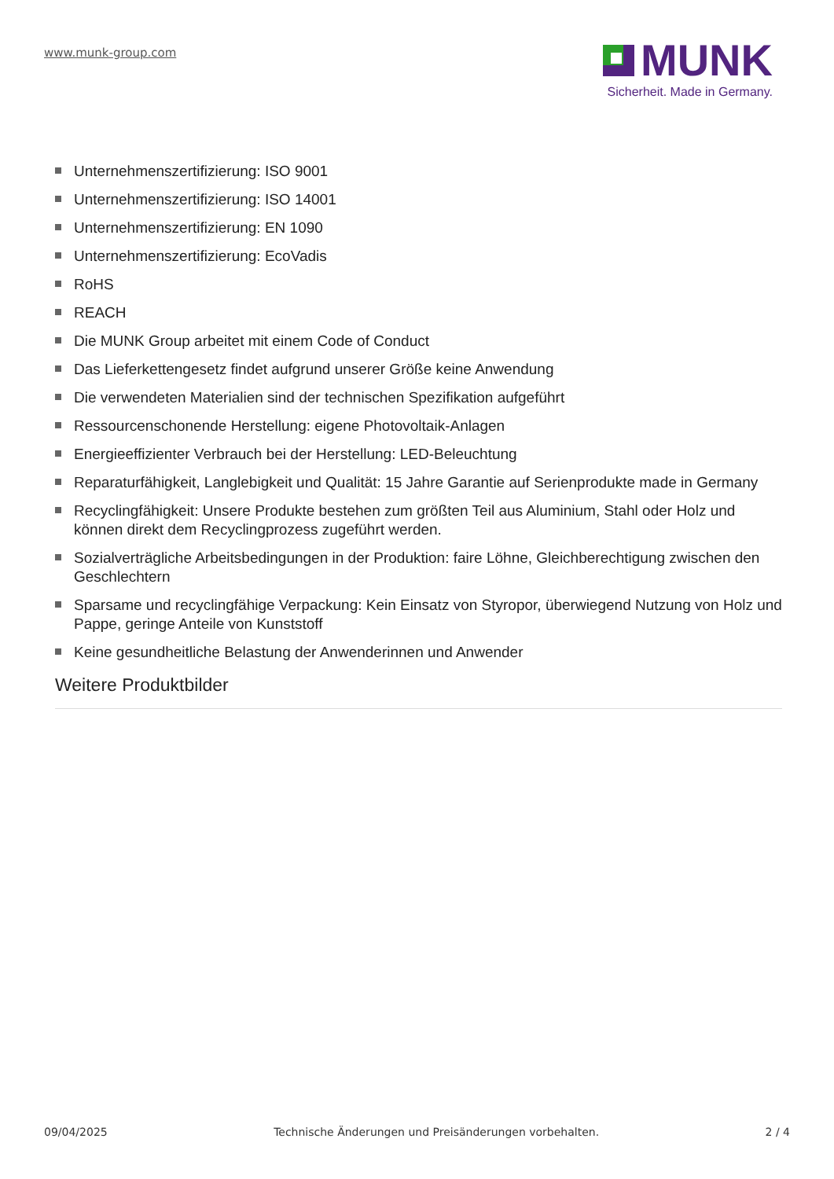www.munk-group.com
MUNK
Sicherheit. Made in Germany.
Unternehmenszertifizierung: ISO 9001
Unternehmenszertifizierung: ISO 14001
Unternehmenszertifizierung: EN 1090
Unternehmenszertifizierung: EcoVadis
RoHS
REACH
Die MUNK Group arbeitet mit einem Code of Conduct
Das Lieferkettengesetz findet aufgrund unserer Größe keine Anwendung
Die verwendeten Materialien sind der technischen Spezifikation aufgeführt
Ressourcenschonende Herstellung: eigene Photovoltaik-Anlagen
Energieeffizienter Verbrauch bei der Herstellung: LED-Beleuchtung
Reparaturfähigkeit, Langlebigkeit und Qualität: 15 Jahre Garantie auf Serienprodukte made in Germany
Recyclingfähigkeit: Unsere Produkte bestehen zum größten Teil aus Aluminium, Stahl oder Holz und können direkt dem Recyclingprozess zugeführt werden.
Sozialverträgliche Arbeitsbedingungen in der Produktion: faire Löhne, Gleichberechtigung zwischen den Geschlechtern
Sparsame und recyclingfähige Verpackung: Kein Einsatz von Styropor, überwiegend Nutzung von Holz und Pappe, geringe Anteile von Kunststoff
Keine gesundheitliche Belastung der Anwenderinnen und Anwender
Weitere Produktbilder
09/04/2025 Technische Änderungen und Preisänderungen vorbehalten. 2 / 4